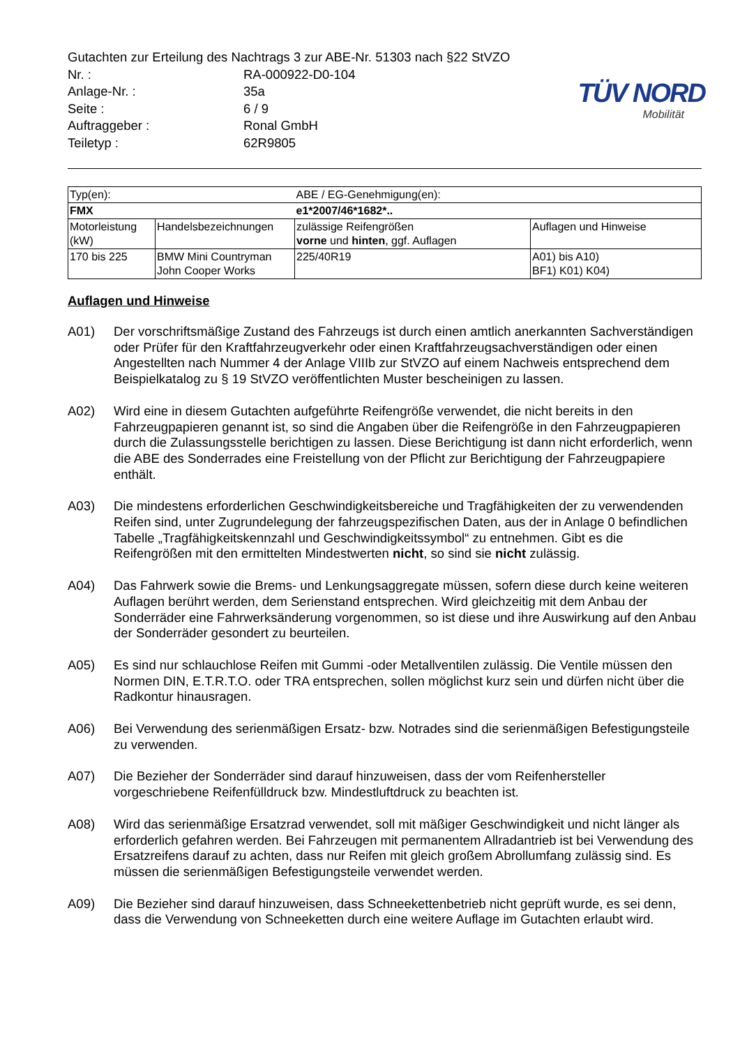TÜV NORD
Mobilität
Gutachten zur Erteilung des Nachtrags 3 zur ABE-Nr. 51303 nach §22 StVZO
Nr. : RA-000922-D0-104
Anlage-Nr. : 35a
Seite : 6 / 9
Auftraggeber : Ronal GmbH
Teiletyp : 62R9805
| Typ(en): | | ABE / EG-Genehmigung(en): | |
| FMX | | e1*2007/46*1682*.. | |
| Motorleistung (kW) | Handelsbezeichnungen | zulässige Reifengrößen vorne und hinten , ggf. Auflagen | Auflagen und Hinweise |
| 170 bis 225 | BMW Mini Countryman John Cooper Works | 225/40R19 | A01) bis A10) BF1) K01) K04) |
Auflagen und Hinweise
A01) Der vorschriftsmäßige Zustand des Fahrzeugs ist durch einen amtlich anerkannten Sachverständigen oder Prüfer für den Kraftfahrzeugverkehr oder einen Kraftfahrzeugsachverständigen oder einen Angestellten nach Nummer 4 der Anlage VIIIb zur StVZO auf einem Nachweis entsprechend dem Beispielkatalog zu § 19 StVZO veröffentlichten Muster bescheinigen zu lassen.
A02) Wird eine in diesem Gutachten aufgeführte Reifengröße verwendet, die nicht bereits in den Fahrzeugpapieren genannt ist, so sind die Angaben über die Reifengröße in den Fahrzeugpapieren durch die Zulassungsstelle berichtigen zu lassen. Diese Berichtigung ist dann nicht erforderlich, wenn die ABE des Sonderrades eine Freistellung von der Pflicht zur Berichtigung der Fahrzeugpapiere enthält.
A03) Die mindestens erforderlichen Geschwindigkeitsbereiche und Tragfähigkeiten der zu verwendenden Reifen sind, unter Zugrundelegung der fahrzeugspezifischen Daten, aus der in Anlage 0 befindlichen Tabelle „Tragfähigkeitskennzahl und Geschwindigkeitssymbol“ zu entnehmen. Gibt es die Reifengrößen mit den ermittelten Mindestwerten nicht, so sind sie nicht zulässig.
A04) Das Fahrwerk sowie die Brems- und Lenkungsaggregate müssen, sofern diese durch keine weiteren Auflagen berührt werden, dem Serienstand entsprechen. Wird gleichzeitig mit dem Anbau der Sonderräder eine Fahrwerksänderung vorgenommen, so ist diese und ihre Auswirkung auf den Anbau der Sonderräder gesondert zu beurteilen.
A05) Es sind nur schlauchlose Reifen mit Gummi -oder Metallventilen zulässig. Die Ventile müssen den Normen DIN, E.T.R.T.O. oder TRA entsprechen, sollen möglichst kurz sein und dürfen nicht über die Radkontur hinausragen.
A06) Bei Verwendung des serienmäßigen Ersatz- bzw. Notrades sind die serienmäßigen Befestigungsteile zu verwenden.
A07) Die Bezieher der Sonderräder sind darauf hinzuweisen, dass der vom Reifenhersteller vorgeschriebene Reifenfülldruck bzw. Mindestluftdruck zu beachten ist.
A08) Wird das serienmäßige Ersatzrad verwendet, soll mit mäßiger Geschwindigkeit und nicht länger als erforderlich gefahren werden. Bei Fahrzeugen mit permanentem Allradantrieb ist bei Verwendung des Ersatzreifens darauf zu achten, dass nur Reifen mit gleich großem Abrollumfang zulässig sind. Es müssen die serienmäßigen Befestigungsteile verwendet werden.
A09) Die Bezieher sind darauf hinzuweisen, dass Schneekettenbetrieb nicht geprüft wurde, es sei denn, dass die Verwendung von Schneeketten durch eine weitere Auflage im Gutachten erlaubt wird.